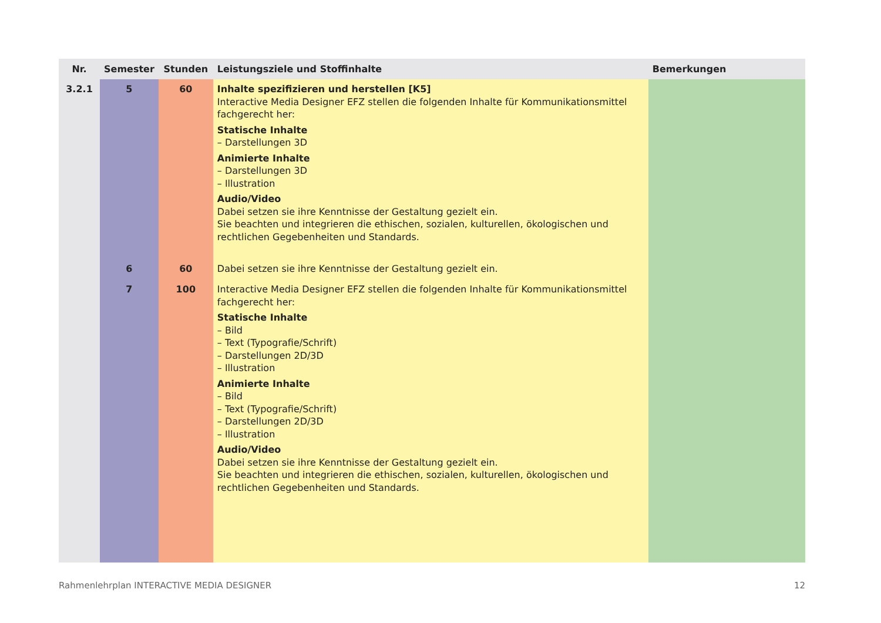| Nr. | Semester | Stunden | Leistungsziele und Stoffinhalte | Bemerkungen |
| --- | --- | --- | --- | --- |
| 3.2.1 | 5 | 60 | Inhalte spezifizieren und herstellen [K5] Interactive Media Designer EFZ stellen die folgenden Inhalte für Kommunikationsmittel fachgerecht her: Statische Inhalte – Darstellungen 3D Animierte Inhalte – Darstellungen 3D – Illustration Audio/Video Dabei setzen sie ihre Kenntnisse der Gestaltung gezielt ein. Sie beachten und integrieren die ethischen, sozialen, kulturellen, ökologischen und rechtlichen Gegebenheiten und Standards. | |
| | 6 | 60 | Dabei setzen sie ihre Kenntnisse der Gestaltung gezielt ein. | |
| | 7 | 100 | Interactive Media Designer EFZ stellen die folgenden Inhalte für Kommunikationsmittel fachgerecht her: Statische Inhalte – Bild – Text (Typografie/Schrift) – Darstellungen 2D/3D – Illustration Animierte Inhalte – Bild – Text (Typografie/Schrift) – Darstellungen 2D/3D – Illustration Audio/Video Dabei setzen sie ihre Kenntnisse der Gestaltung gezielt ein. Sie beachten und integrieren die ethischen, sozialen, kulturellen, ökologischen und rechtlichen Gegebenheiten und Standards. | |
Rahmenlehrplan INTERACTIVE MEDIA DESIGNER 12